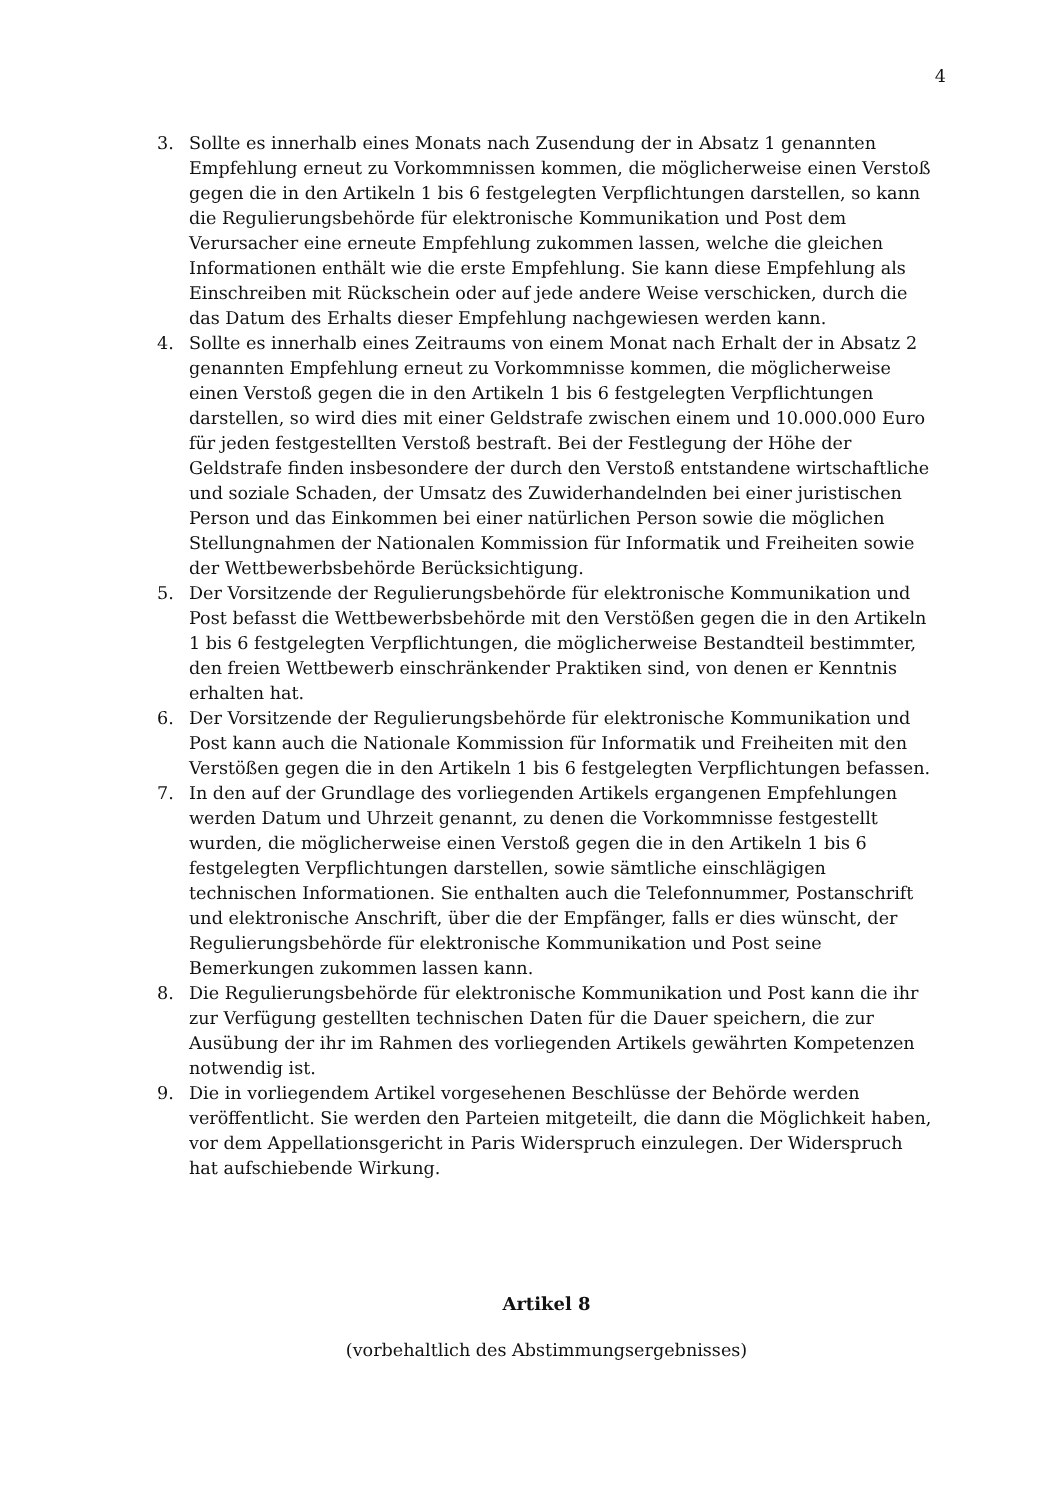4
3. Sollte es innerhalb eines Monats nach Zusendung der in Absatz 1 genannten Empfehlung erneut zu Vorkommnissen kommen, die möglicherweise einen Verstoß gegen die in den Artikeln 1 bis 6 festgelegten Verpflichtungen darstellen, so kann die Regulierungsbehörde für elektronische Kommunikation und Post dem Verursacher eine erneute Empfehlung zukommen lassen, welche die gleichen Informationen enthält wie die erste Empfehlung. Sie kann diese Empfehlung als Einschreiben mit Rückschein oder auf jede andere Weise verschicken, durch die das Datum des Erhalts dieser Empfehlung nachgewiesen werden kann.
4. Sollte es innerhalb eines Zeitraums von einem Monat nach Erhalt der in Absatz 2 genannten Empfehlung erneut zu Vorkommnisse kommen, die möglicherweise einen Verstoß gegen die in den Artikeln 1 bis 6 festgelegten Verpflichtungen darstellen, so wird dies mit einer Geldstrafe zwischen einem und 10.000.000 Euro für jeden festgestellten Verstoß bestraft. Bei der Festlegung der Höhe der Geldstrafe finden insbesondere der durch den Verstoß entstandene wirtschaftliche und soziale Schaden, der Umsatz des Zuwiderhandelnden bei einer juristischen Person und das Einkommen bei einer natürlichen Person sowie die möglichen Stellungnahmen der Nationalen Kommission für Informatik und Freiheiten sowie der Wettbewerbsbehörde Berücksichtigung.
5. Der Vorsitzende der Regulierungsbehörde für elektronische Kommunikation und Post befasst die Wettbewerbsbehörde mit den Verstößen gegen die in den Artikeln 1 bis 6 festgelegten Verpflichtungen, die möglicherweise Bestandteil bestimmter, den freien Wettbewerb einschränkender Praktiken sind, von denen er Kenntnis erhalten hat.
6. Der Vorsitzende der Regulierungsbehörde für elektronische Kommunikation und Post kann auch die Nationale Kommission für Informatik und Freiheiten mit den Verstößen gegen die in den Artikeln 1 bis 6 festgelegten Verpflichtungen befassen.
7. In den auf der Grundlage des vorliegenden Artikels ergangenen Empfehlungen werden Datum und Uhrzeit genannt, zu denen die Vorkommnisse festgestellt wurden, die möglicherweise einen Verstoß gegen die in den Artikeln 1 bis 6 festgelegten Verpflichtungen darstellen, sowie sämtliche einschlägigen technischen Informationen. Sie enthalten auch die Telefonnummer, Postanschrift und elektronische Anschrift, über die der Empfänger, falls er dies wünscht, der Regulierungsbehörde für elektronische Kommunikation und Post seine Bemerkungen zukommen lassen kann.
8. Die Regulierungsbehörde für elektronische Kommunikation und Post kann die ihr zur Verfügung gestellten technischen Daten für die Dauer speichern, die zur Ausübung der ihr im Rahmen des vorliegenden Artikels gewährten Kompetenzen notwendig ist.
9. Die in vorliegendem Artikel vorgesehenen Beschlüsse der Behörde werden veröffentlicht. Sie werden den Parteien mitgeteilt, die dann die Möglichkeit haben, vor dem Appellationsgericht in Paris Widerspruch einzulegen. Der Widerspruch hat aufschiebende Wirkung.
Artikel 8
(vorbehaltlich des Abstimmungsergebnisses)